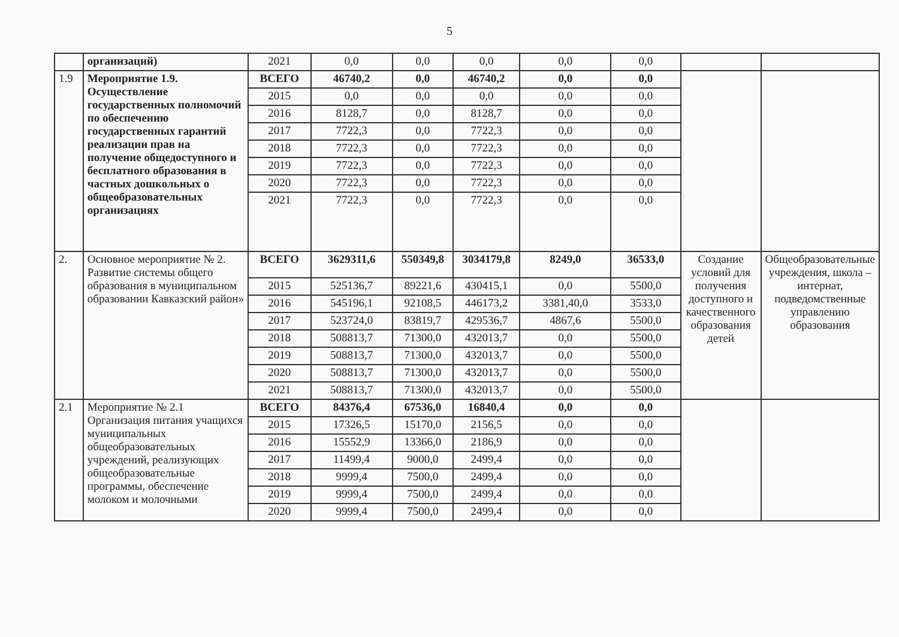5
| | организаций) | 2021 | 0,0 | 0,0 | 0,0 | 0,0 | 0,0 | | |
| 1.9 | Мероприятие 1.9. Осуществление государственных полномочий по обеспечению государственных гарантий реализации прав на получение общедоступного и бесплатного образования в частных дошкольных о общеобразовательных организациях | ВСЕГО | 46740,2 | 0,0 | 46740,2 | 0,0 | 0,0 | | |
| | | 2015 | 0,0 | 0,0 | 0,0 | 0,0 | 0,0 | | |
| | | 2016 | 8128,7 | 0,0 | 8128,7 | 0,0 | 0,0 | | |
| | | 2017 | 7722,3 | 0,0 | 7722,3 | 0,0 | 0,0 | | |
| | | 2018 | 7722,3 | 0,0 | 7722,3 | 0,0 | 0,0 | | |
| | | 2019 | 7722,3 | 0,0 | 7722,3 | 0,0 | 0,0 | | |
| | | 2020 | 7722,3 | 0,0 | 7722,3 | 0,0 | 0,0 | | |
| | | 2021 | 7722,3 | 0,0 | 7722,3 | 0,0 | 0,0 | | |
| 2. | Основное мероприятие № 2. Развитие системы общего образования в муниципальном образовании Кавказский район» | ВСЕГО | 3629311,6 | 550349,8 | 3034179,8 | 8249,0 | 36533,0 | Создание условий для получения доступного и качественного образования детей | Общеобразовательные учреждения, школа – интернат, подведомственные управлению образования |
| | | 2015 | 525136,7 | 89221,6 | 430415,1 | 0,0 | 5500,0 | | |
| | | 2016 | 545196,1 | 92108,5 | 446173,2 | 3381,40,0 | 3533,0 | | |
| | | 2017 | 523724,0 | 83819,7 | 429536,7 | 4867,6 | 5500,0 | | |
| | | 2018 | 508813,7 | 71300,0 | 432013,7 | 0,0 | 5500,0 | | |
| | | 2019 | 508813,7 | 71300,0 | 432013,7 | 0,0 | 5500,0 | | |
| | | 2020 | 508813,7 | 71300,0 | 432013,7 | 0,0 | 5500,0 | | |
| | | 2021 | 508813,7 | 71300,0 | 432013,7 | 0,0 | 5500,0 | | |
| 2.1 | Мероприятие № 2.1 Организация питания учащихся муниципальных общеобразовательных учреждений, реализующих общеобразовательные программы, обеспечение молоком и молочными | ВСЕГО | 84376,4 | 67536,0 | 16840,4 | 0,0 | 0,0 | | |
| | | 2015 | 17326,5 | 15170,0 | 2156,5 | 0,0 | 0,0 | | |
| | | 2016 | 15552,9 | 13366,0 | 2186,9 | 0,0 | 0,0 | | |
| | | 2017 | 11499,4 | 9000,0 | 2499,4 | 0,0 | 0,0 | | |
| | | 2018 | 9999,4 | 7500,0 | 2499,4 | 0,0 | 0,0 | | |
| | | 2019 | 9999,4 | 7500,0 | 2499,4 | 0,0 | 0,0 | | |
| | | 2020 | 9999,4 | 7500,0 | 2499,4 | 0,0 | 0,0 | | |